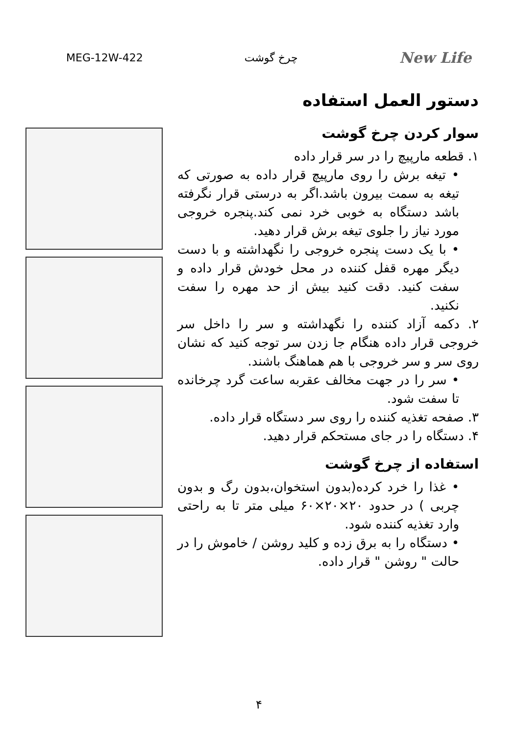MEG-12W-422 چرخ گوشت New Life
دستور العمل استفاده
سوار کردن چرخ گوشت
۱. قطعه مارپیچ را در سر قرار داده
• تیغه برش را روی مارپیچ قرار داده به صورتی که تیغه به سمت بیرون باشد.اگر به درستی قرار نگرفته باشد دستگاه به خوبی خرد نمی کند.پنجره خروجی مورد نیاز را جلوی تیغه برش قرار دهید.
• با یک دست پنجره خروجی را نگهداشته و با دست دیگر مهره قفل کننده در محل خودش قرار داده و سفت کنید. دقت کنید بیش از حد مهره را سفت نکنید.
۲. دکمه آزاد کننده را نگهداشته و سر را داخل سر خروجی قرار داده هنگام جا زدن سر توجه کنید که نشان روی سر و سر خروجی با هم هماهنگ باشند.
• سر را در جهت مخالف عقربه ساعت گرد چرخانده تا سفت شود.
۳. صفحه تغذیه کننده را روی سر دستگاه قرار داده.
۴. دستگاه را در جای مستحکم قرار دهید.
استفاده از چرخ گوشت
• غذا را خرد کرده(بدون استخوان،بدون رگ و بدون چربی ) در حدود ۲۰×۲۰×۶۰ میلی متر تا به راحتی وارد تغذیه کننده شود.
• دستگاه را به برق زده و کلید روشن / خاموش را در حالت " روشن " قرار داده.
۴